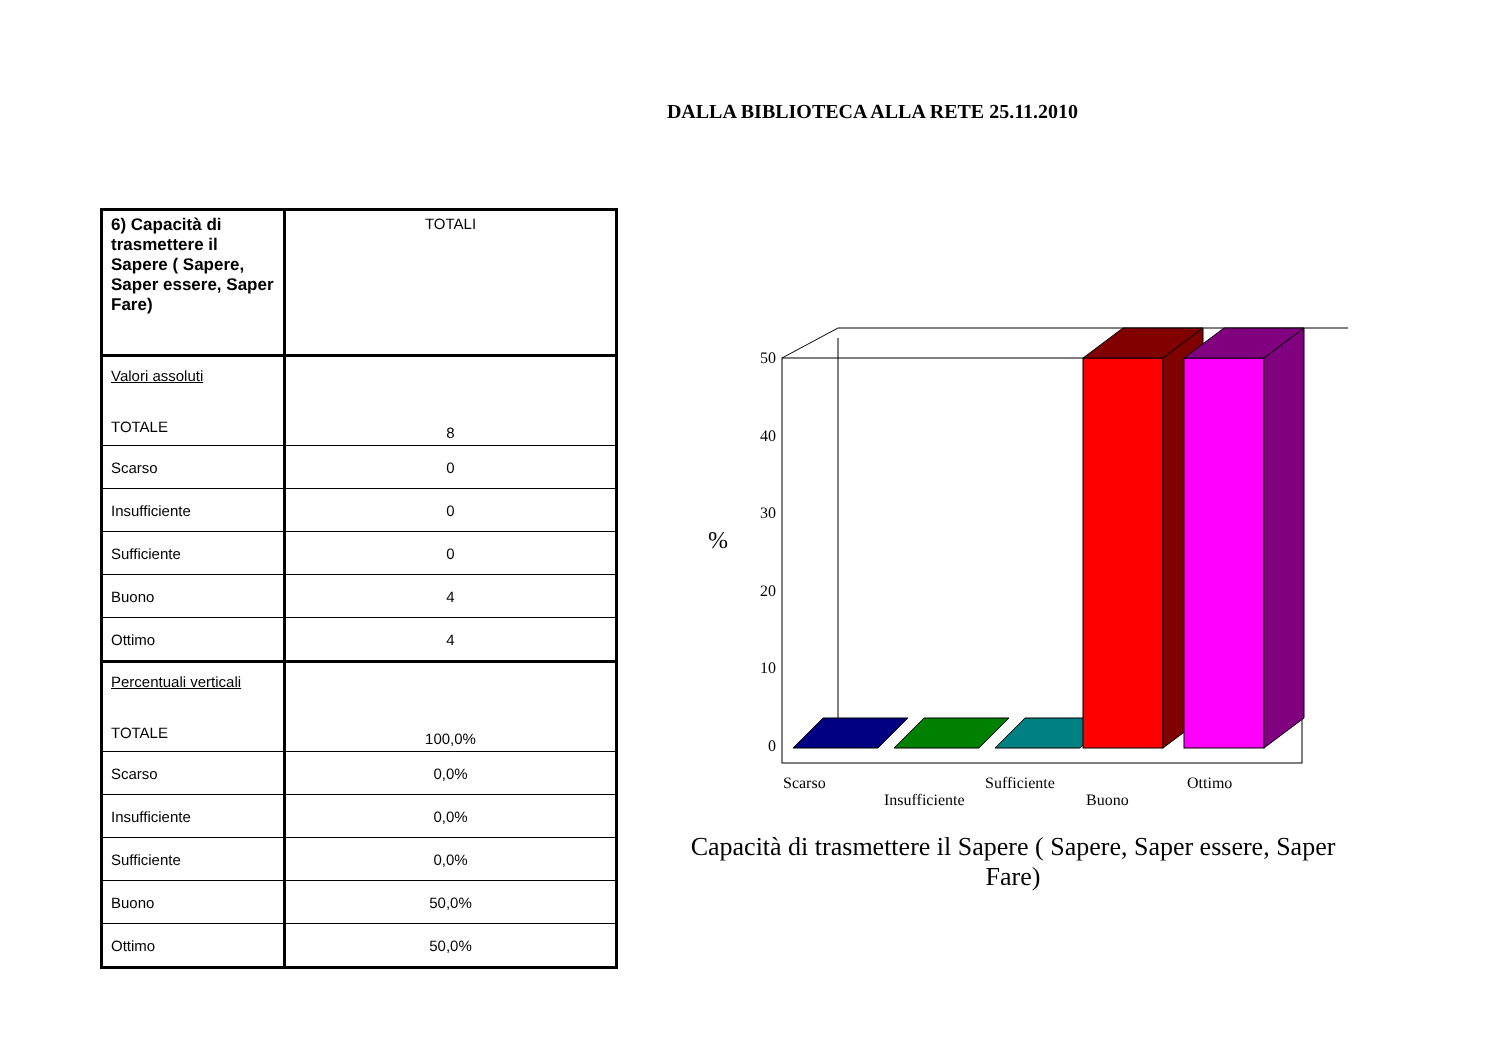DALLA BIBLIOTECA ALLA RETE 25.11.2010
| 6) Capacità di trasmettere il Sapere ( Sapere, Saper essere, Saper Fare) | TOTALI |
| Valori assoluti TOTALE | 8 |
| Scarso | 0 |
| Insufficiente | 0 |
| Sufficiente | 0 |
| Buono | 4 |
| Ottimo | 4 |
| Percentuali verticali TOTALE | 100,0% |
| Scarso | 0,0% |
| Insufficiente | 0,0% |
| Sufficiente | 0,0% |
| Buono | 50,0% |
| Ottimo | 50,0% |
%
50
40
30
20
10
0
Scarso
Insufficiente
Sufficiente
Buono
Ottimo
Capacità di trasmettere il Sapere ( Sapere, Saper essere, Saper Fare)